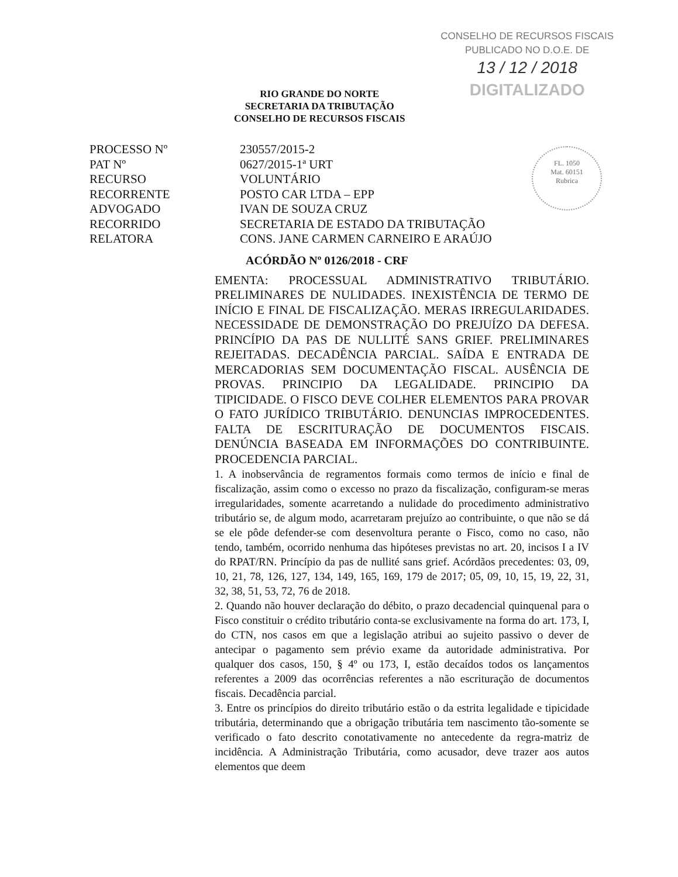RIO GRANDE DO NORTE
SECRETARIA DA TRIBUTAÇÃO
CONSELHO DE RECURSOS FISCAIS
CONSELHO DE RECURSOS FISCAIS
PUBLICADO NO D.O.E. DE
13 / 12 / 2018
DIGITALIZADO
FL. 1050
Mat. 60151
Rubrica
PROCESSO Nº
PAT Nº
RECURSO
RECORRENTE
ADVOGADO
RECORRIDO
RELATORA
230557/2015-2
0627/2015-1ª URT
VOLUNTÁRIO
POSTO CAR LTDA – EPP
IVAN DE SOUZA CRUZ
SECRETARIA DE ESTADO DA TRIBUTAÇÃO
CONS. JANE CARMEN CARNEIRO E ARAÚJO
ACÓRDÃO Nº 0126/2018 - CRF
EMENTA: PROCESSUAL ADMINISTRATIVO TRIBUTÁRIO. PRELIMINARES DE NULIDADES. INEXISTÊNCIA DE TERMO DE INÍCIO E FINAL DE FISCALIZAÇÃO. MERAS IRREGULARIDADES. NECESSIDADE DE DEMONSTRAÇÃO DO PREJUÍZO DA DEFESA. PRINCÍPIO DA PAS DE NULLITÉ SANS GRIEF. PRELIMINARES REJEITADAS. DECADÊNCIA PARCIAL. SAÍDA E ENTRADA DE MERCADORIAS SEM DOCUMENTAÇÃO FISCAL. AUSÊNCIA DE PROVAS. PRINCIPIO DA LEGALIDADE. PRINCIPIO DA TIPICIDADE. O FISCO DEVE COLHER ELEMENTOS PARA PROVAR O FATO JURÍDICO TRIBUTÁRIO. DENUNCIAS IMPROCEDENTES. FALTA DE ESCRITURAÇÃO DE DOCUMENTOS FISCAIS. DENÚNCIA BASEADA EM INFORMAÇÕES DO CONTRIBUINTE. PROCEDENCIA PARCIAL.
1. A inobservância de regramentos formais como termos de início e final de fiscalização, assim como o excesso no prazo da fiscalização, configuram-se meras irregularidades, somente acarretando a nulidade do procedimento administrativo tributário se, de algum modo, acarretaram prejuízo ao contribuinte, o que não se dá se ele pôde defender-se com desenvoltura perante o Fisco, como no caso, não tendo, também, ocorrido nenhuma das hipóteses previstas no art. 20, incisos I a IV do RPAT/RN. Princípio da pas de nullité sans grief. Acórdãos precedentes: 03, 09, 10, 21, 78, 126, 127, 134, 149, 165, 169, 179 de 2017; 05, 09, 10, 15, 19, 22, 31, 32, 38, 51, 53, 72, 76 de 2018.
2. Quando não houver declaração do débito, o prazo decadencial quinquenal para o Fisco constituir o crédito tributário conta-se exclusivamente na forma do art. 173, I, do CTN, nos casos em que a legislação atribui ao sujeito passivo o dever de antecipar o pagamento sem prévio exame da autoridade administrativa. Por qualquer dos casos, 150, § 4º ou 173, I, estão decaídos todos os lançamentos referentes a 2009 das ocorrências referentes a não escrituração de documentos fiscais. Decadência parcial.
3. Entre os princípios do direito tributário estão o da estrita legalidade e tipicidade tributária, determinando que a obrigação tributária tem nascimento tão-somente se verificado o fato descrito conotativamente no antecedente da regra-matriz de incidência. A Administração Tributária, como acusador, deve trazer aos autos elementos que deem